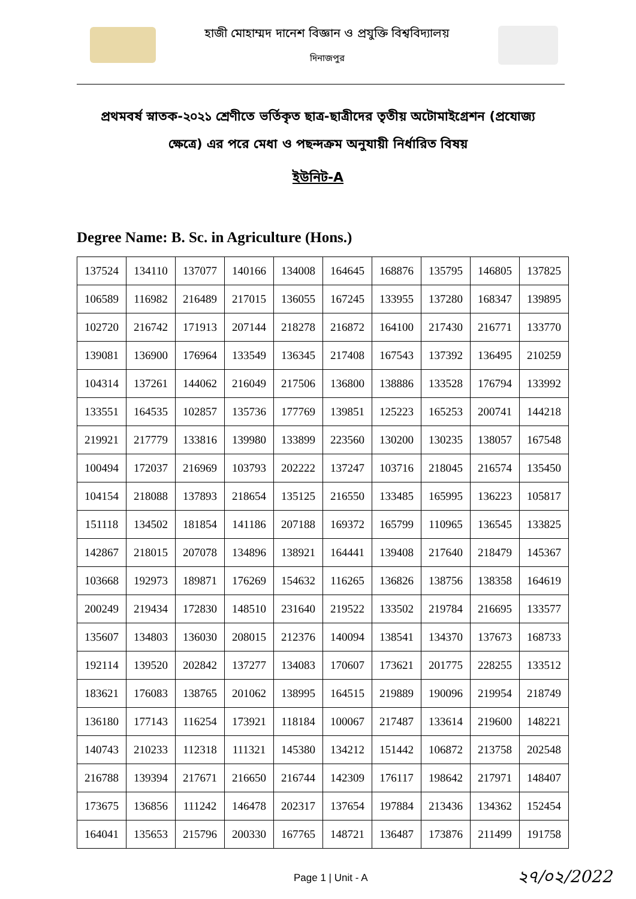হাজী মোহাম্মদ দানেশ বিজ্ঞান ও প্রযুক্তি বিশ্ববিদ্যালয়
দিনাজপুর
প্রথমবর্ষ স্নাতক-২০২১ শ্রেণীতে ভর্তিকৃত ছাত্র-ছাত্রীদের তৃতীয় অটোমাইগ্রেশন (প্রযোজ্য ক্ষেত্রে) এর পরে মেধা ও পছন্দক্রম অনুযায়ী নির্ধারিত বিষয়
ইউনিট-A
Degree Name: B. Sc. in Agriculture (Hons.)
| 137524 | 134110 | 137077 | 140166 | 134008 | 164645 | 168876 | 135795 | 146805 | 137825 |
| 106589 | 116982 | 216489 | 217015 | 136055 | 167245 | 133955 | 137280 | 168347 | 139895 |
| 102720 | 216742 | 171913 | 207144 | 218278 | 216872 | 164100 | 217430 | 216771 | 133770 |
| 139081 | 136900 | 176964 | 133549 | 136345 | 217408 | 167543 | 137392 | 136495 | 210259 |
| 104314 | 137261 | 144062 | 216049 | 217506 | 136800 | 138886 | 133528 | 176794 | 133992 |
| 133551 | 164535 | 102857 | 135736 | 177769 | 139851 | 125223 | 165253 | 200741 | 144218 |
| 219921 | 217779 | 133816 | 139980 | 133899 | 223560 | 130200 | 130235 | 138057 | 167548 |
| 100494 | 172037 | 216969 | 103793 | 202222 | 137247 | 103716 | 218045 | 216574 | 135450 |
| 104154 | 218088 | 137893 | 218654 | 135125 | 216550 | 133485 | 165995 | 136223 | 105817 |
| 151118 | 134502 | 181854 | 141186 | 207188 | 169372 | 165799 | 110965 | 136545 | 133825 |
| 142867 | 218015 | 207078 | 134896 | 138921 | 164441 | 139408 | 217640 | 218479 | 145367 |
| 103668 | 192973 | 189871 | 176269 | 154632 | 116265 | 136826 | 138756 | 138358 | 164619 |
| 200249 | 219434 | 172830 | 148510 | 231640 | 219522 | 133502 | 219784 | 216695 | 133577 |
| 135607 | 134803 | 136030 | 208015 | 212376 | 140094 | 138541 | 134370 | 137673 | 168733 |
| 192114 | 139520 | 202842 | 137277 | 134083 | 170607 | 173621 | 201775 | 228255 | 133512 |
| 183621 | 176083 | 138765 | 201062 | 138995 | 164515 | 219889 | 190096 | 219954 | 218749 |
| 136180 | 177143 | 116254 | 173921 | 118184 | 100067 | 217487 | 133614 | 219600 | 148221 |
| 140743 | 210233 | 112318 | 111321 | 145380 | 134212 | 151442 | 106872 | 213758 | 202548 |
| 216788 | 139394 | 217671 | 216650 | 216744 | 142309 | 176117 | 198642 | 217971 | 148407 |
| 173675 | 136856 | 111242 | 146478 | 202317 | 137654 | 197884 | 213436 | 134362 | 152454 |
| 164041 | 135653 | 215796 | 200330 | 167765 | 148721 | 136487 | 173876 | 211499 | 191758 |
Page 1 | Unit - A ২৭/০২/2022